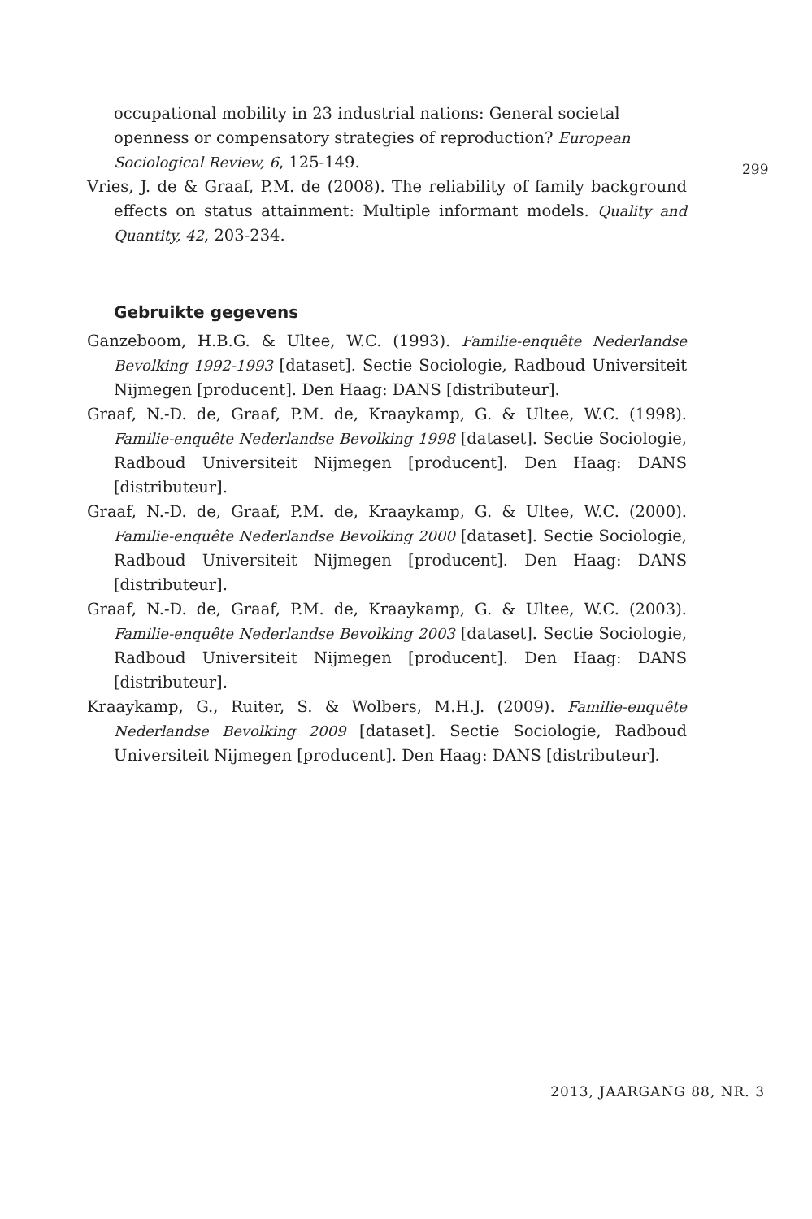occupational mobility in 23 industrial nations: General societal openness or compensatory strategies of reproduction? European Sociological Review, 6, 125-149.
Vries, J. de & Graaf, P.M. de (2008). The reliability of family background effects on status attainment: Multiple informant models. Quality and Quantity, 42, 203-234.
Gebruikte gegevens
Ganzeboom, H.B.G. & Ultee, W.C. (1993). Familie-enquête Nederlandse Bevolking 1992-1993 [dataset]. Sectie Sociologie, Radboud Universiteit Nijmegen [producent]. Den Haag: DANS [distributeur].
Graaf, N.-D. de, Graaf, P.M. de, Kraaykamp, G. & Ultee, W.C. (1998). Familie-enquête Nederlandse Bevolking 1998 [dataset]. Sectie Sociologie, Radboud Universiteit Nijmegen [producent]. Den Haag: DANS [distributeur].
Graaf, N.-D. de, Graaf, P.M. de, Kraaykamp, G. & Ultee, W.C. (2000). Familie-enquête Nederlandse Bevolking 2000 [dataset]. Sectie Sociologie, Radboud Universiteit Nijmegen [producent]. Den Haag: DANS [distributeur].
Graaf, N.-D. de, Graaf, P.M. de, Kraaykamp, G. & Ultee, W.C. (2003). Familie-enquête Nederlandse Bevolking 2003 [dataset]. Sectie Sociologie, Radboud Universiteit Nijmegen [producent]. Den Haag: DANS [distributeur].
Kraaykamp, G., Ruiter, S. & Wolbers, M.H.J. (2009). Familie-enquête Nederlandse Bevolking 2009 [dataset]. Sectie Sociologie, Radboud Universiteit Nijmegen [producent]. Den Haag: DANS [distributeur].
299
2013, JAARGANG 88, NR. 3